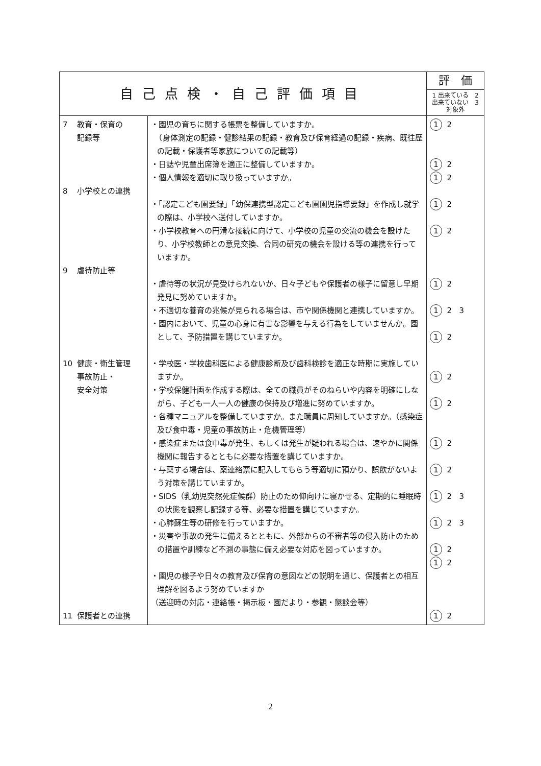| 自己点検・自己評価項目 | | 評 価 |
| --- | --- | --- |
| | | 1 出来ている 2 出来ていない 3 対象外 |
| 7 教育・保育の 記録等 8 小学校との連携 9 虐待防止等 10 健康・衛生管理 事故防止・ 安全対策 11 保護者との連携 | ・園児の育ちに関する帳票を整備していますか。 （身体測定の記録・健診結果の記録・教育及び保育経過の記録・疾病、既往歴の記載・保護者等家族についての記載等） ・日誌や児童出席簿を適正に整備していますか。 ・個人情報を適切に取り扱っていますか。 ・「認定こども園要録」「幼保連携型認定こども園園児指導要録」を作成し就学の際は、小学校へ送付していますか。 ・小学校教育への円滑な接続に向けて、小学校の児童の交流の機会を設けたり、小学校教師との意見交換、合同の研究の機会を設ける等の連携を行っていますか。 ・虐待等の状況が見受けられないか、日々子どもや保護者の様子に留意し早期発見に努めていますか。 ・不適切な養育の兆候が見られる場合は、市や関係機関と連携していますか。 ・園内において、児童の心身に有害な影響を与える行為をしていませんか。園として、予防措置を講じていますか。 ・学校医・学校歯科医による健康診断及び歯科検診を適正な時期に実施していますか。 ・学校保健計画を作成する際は、全ての職員がそのねらいや内容を明確にしながら、子ども一人一人の健康の保持及び増進に努めていますか。 ・各種マニュアルを整備していますか。また職員に周知していますか。（感染症及び食中毒・児童の事故防止・危機管理等） ・感染症または食中毒が発生、もしくは発生が疑われる場合は、速やかに関係機関に報告するとともに必要な措置を講じていますか。 ・与薬する場合は、薬連絡票に記入してもらう等適切に預かり、誤飲がないよう対策を講じていますか。 ・SIDS（乳幼児突然死症候群）防止のため仰向けに寝かせる、定期的に睡眠時の状態を観察し記録する等、必要な措置を講じていますか。 ・心肺蘇生等の研修を行っていますか。 ・災害や事故の発生に備えるとともに、外部からの不審者等の侵入防止のための措置や訓練など不測の事態に備え必要な対応を図っていますか。 ・園児の様子や日々の教育及び保育の意図などの説明を通じ、保護者との相互理解を図るよう努めていますか （送迎時の対応・連絡帳・掲示板・園だより・参観・懇談会等） | 1 2 1 2 1 2 1 2 1 2 1 2 1 2 3 1 2 1 2 1 2 1 2 1 2 1 2 3 1 2 3 1 2 1 2 1 2 |
2